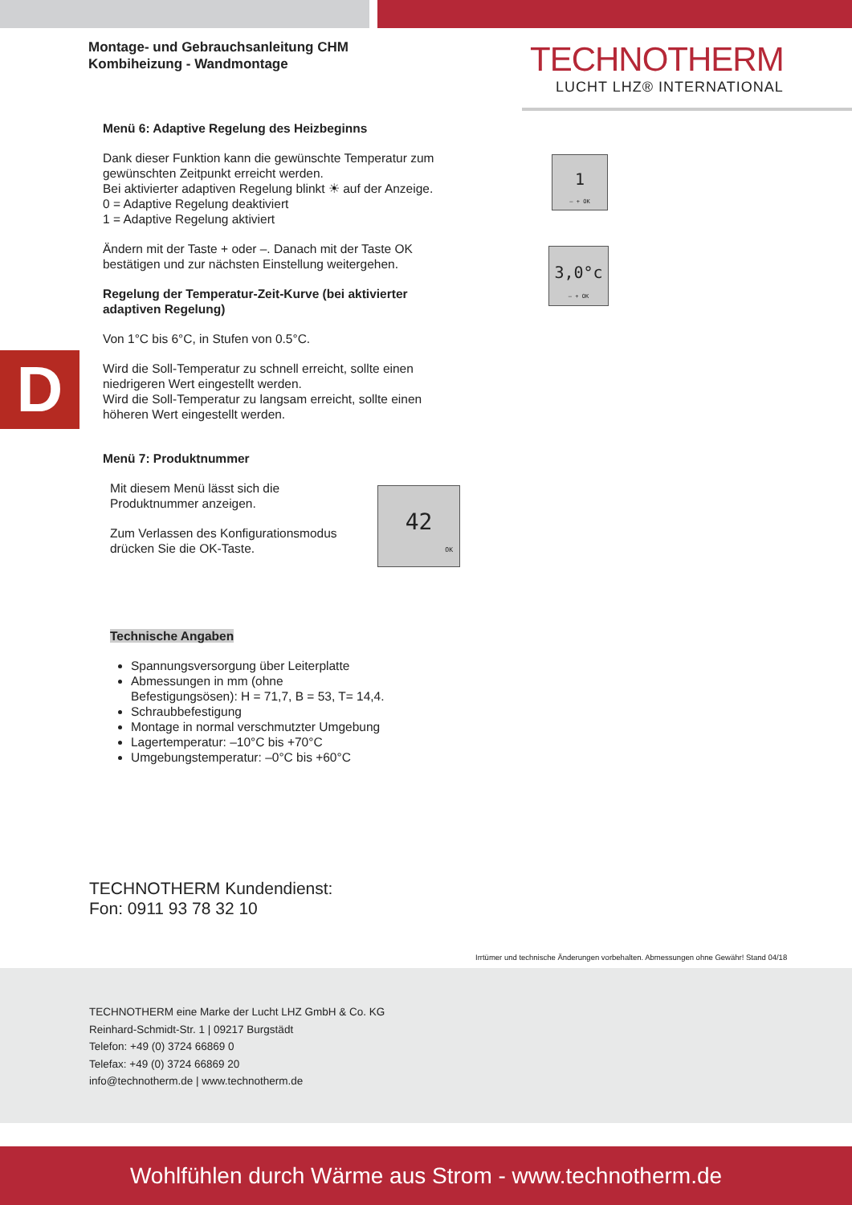Montage- und Gebrauchsanleitung CHM
Kombiheizung - Wandmontage
TECHNOTHERM
LUCHT LHZ® INTERNATIONAL
D
Menü 6: Adaptive Regelung des Heizbeginns
Dank dieser Funktion kann die gewünschte Temperatur zum gewünschten Zeitpunkt erreicht werden.
Bei aktivierter adaptiven Regelung blinkt ☀ auf der Anzeige.
0 = Adaptive Regelung deaktiviert
1 = Adaptive Regelung aktiviert
Ändern mit der Taste + oder –. Danach mit der Taste OK bestätigen und zur nächsten Einstellung weitergehen.
Regelung der Temperatur-Zeit-Kurve (bei aktivierter adaptiven Regelung)
Von 1°C bis 6°C, in Stufen von 0.5°C.
Wird die Soll-Temperatur zu schnell erreicht, sollte einen niedrigeren Wert eingestellt werden.
Wird die Soll-Temperatur zu langsam erreicht, sollte einen höheren Wert eingestellt werden.
Menü 7: Produktnummer
Mit diesem Menü lässt sich die Produktnummer anzeigen.
Zum Verlassen des Konfigurationsmodus drücken Sie die OK-Taste.
Technische Angaben
Spannungsversorgung über Leiterplatte
Abmessungen in mm (ohne Befestigungsösen): H = 71,7, B = 53, T= 14,4.
Schraubbefestigung
Montage in normal verschmutzter Umgebung
Lagertemperatur: –10°C bis +70°C
Umgebungstemperatur: –0°C bis +60°C
1
– + OK
3,0°c
– + OK
42
OK
TECHNOTHERM Kundendienst:
Fon: 0911 93 78 32 10
Irrtümer und technische Änderungen vorbehalten. Abmessungen ohne Gewähr! Stand 04/18
TECHNOTHERM eine Marke der Lucht LHZ GmbH & Co. KG
Reinhard-Schmidt-Str. 1 | 09217 Burgstädt
Telefon: +49 (0) 3724 66869 0
Telefax: +49 (0) 3724 66869 20
info@technotherm.de | www.technotherm.de
Wohlfühlen durch Wärme aus Strom - www.technotherm.de